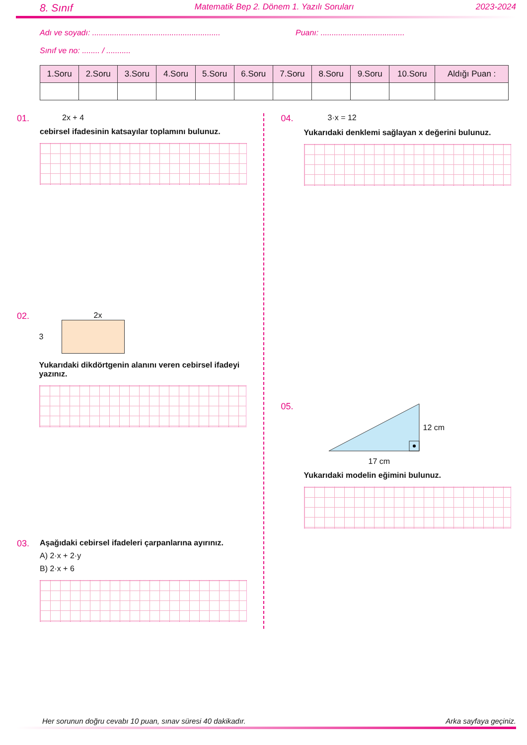8. Sınıf Matematik Bep 2. Dönem 1. Yazılı Soruları 2023-2024
Adı ve soyadı: .......................................................... Puanı: ......................................
Sınıf ve no: ........ / ...........
| 1.Soru | 2.Soru | 3.Soru | 4.Soru | 5.Soru | 6.Soru | 7.Soru | 8.Soru | 9.Soru | 10.Soru | Aldığı Puan : |
| --- | --- | --- | --- | --- | --- | --- | --- | --- | --- | --- |
01. 2x + 4
cebirsel ifadesinin katsayılar toplamını bulunuz.
02. 2x
3
Yukarıdaki dikdörtgenin alanını veren cebirsel ifadeyi yazınız.
03. Aşağıdaki cebirsel ifadeleri çarpanlarına ayırınız.
A) 2·x + 2·y
B) 2·x + 6
04. 3·x = 12
Yukarıdaki denklemi sağlayan x değerini bulunuz.
05.
12 cm
17 cm
Yukarıdaki modelin eğimini bulunuz.
Her sorunun doğru cevabı 10 puan, sınav süresi 40 dakikadır. Arka sayfaya geçiniz.